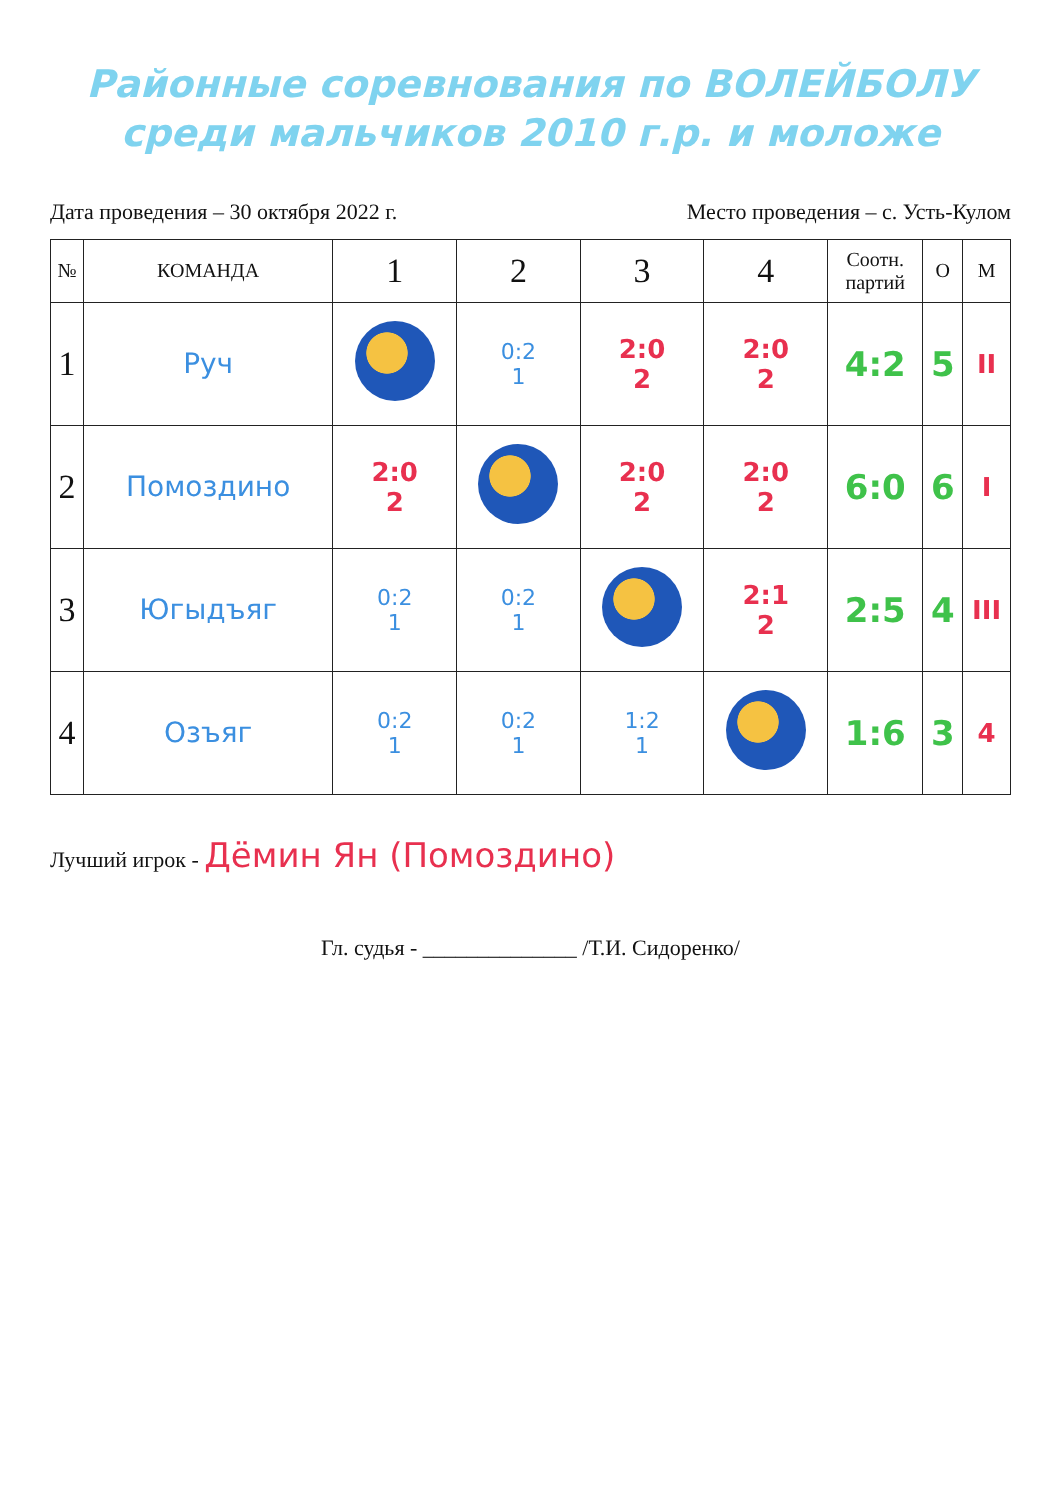Районные соревнования по ВОЛЕЙБОЛУ
среди мальчиков 2010 г.р. и моложе
Дата проведения – 30 октября 2022 г. Место проведения – с. Усть-Кулом
| № | КОМАНДА | 1 | 2 | 3 | 4 | Соотн. партий | О | М |
| --- | --- | --- | --- | --- | --- | --- | --- | --- |
| 1 | Руч | | 0:2 1 | 2:0 2 | 2:0 2 | 4:2 | 5 | II |
| 2 | Помоздино | 2:0 2 | | 2:0 2 | 2:0 2 | 6:0 | 6 | I |
| 3 | Югыдъяг | 0:2 1 | 0:2 1 | | 2:1 2 | 2:5 | 4 | III |
| 4 | Озъяг | 0:2 1 | 0:2 1 | 1:2 1 | | 1:6 | 3 | 4 |
Лучший игрок - Дёмин Ян (Помоздино)
Гл. судья - ______________ /Т.И. Сидоренко/